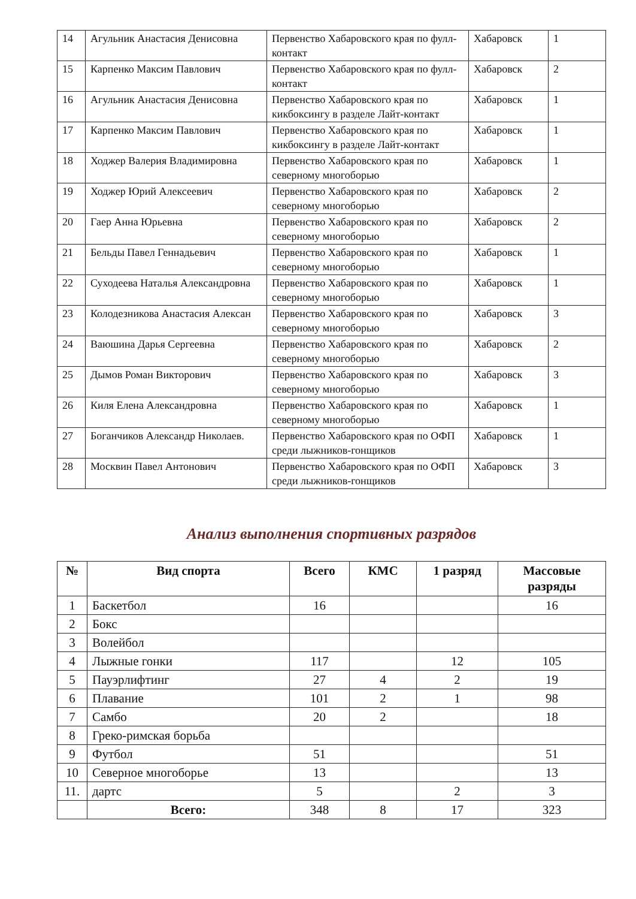| 14 | Агульник Анастасия Денисовна | Первенство Хабаровского края по фулл-контакт | Хабаровск | 1 |
| 15 | Карпенко Максим Павлович | Первенство Хабаровского края по фулл-контакт | Хабаровск | 2 |
| 16 | Агульник Анастасия Денисовна | Первенство Хабаровского края по кикбоксингу в разделе Лайт-контакт | Хабаровск | 1 |
| 17 | Карпенко Максим Павлович | Первенство Хабаровского края по кикбоксингу в разделе Лайт-контакт | Хабаровск | 1 |
| 18 | Ходжер Валерия Владимировна | Первенство Хабаровского края по северному многоборью | Хабаровск | 1 |
| 19 | Ходжер Юрий Алексеевич | Первенство Хабаровского края по северному многоборью | Хабаровск | 2 |
| 20 | Гаер Анна Юрьевна | Первенство Хабаровского края по северному многоборью | Хабаровск | 2 |
| 21 | Бельды Павел Геннадьевич | Первенство Хабаровского края по северному многоборью | Хабаровск | 1 |
| 22 | Суходеева Наталья Александровна | Первенство Хабаровского края по северному многоборью | Хабаровск | 1 |
| 23 | Колодезникова Анастасия Алексан | Первенство Хабаровского края по северному многоборью | Хабаровск | 3 |
| 24 | Ваюшина Дарья Сергеевна | Первенство Хабаровского края по северному многоборью | Хабаровск | 2 |
| 25 | Дымов Роман Викторович | Первенство Хабаровского края по северному многоборью | Хабаровск | 3 |
| 26 | Киля Елена Александровна | Первенство Хабаровского края по северному многоборью | Хабаровск | 1 |
| 27 | Боганчиков Александр Николаев. | Первенство Хабаровского края по ОФП среди лыжников-гонщиков | Хабаровск | 1 |
| 28 | Москвин Павел Антонович | Первенство Хабаровского края по ОФП среди лыжников-гонщиков | Хабаровск | 3 |
Анализ выполнения спортивных разрядов
| № | Вид спорта | Всего | КМС | 1 разряд | Массовые разряды |
| --- | --- | --- | --- | --- | --- |
| 1 | Баскетбол | 16 | | | 16 |
| 2 | Бокс | | | | |
| 3 | Волейбол | | | | |
| 4 | Лыжные гонки | 117 | | 12 | 105 |
| 5 | Пауэрлифтинг | 27 | 4 | 2 | 19 |
| 6 | Плавание | 101 | 2 | 1 | 98 |
| 7 | Самбо | 20 | 2 | | 18 |
| 8 | Греко-римская борьба | | | | |
| 9 | Футбол | 51 | | | 51 |
| 10 | Северное многоборье | 13 | | | 13 |
| 11. | дартс | 5 | | 2 | 3 |
| | Всего: | 348 | 8 | 17 | 323 |